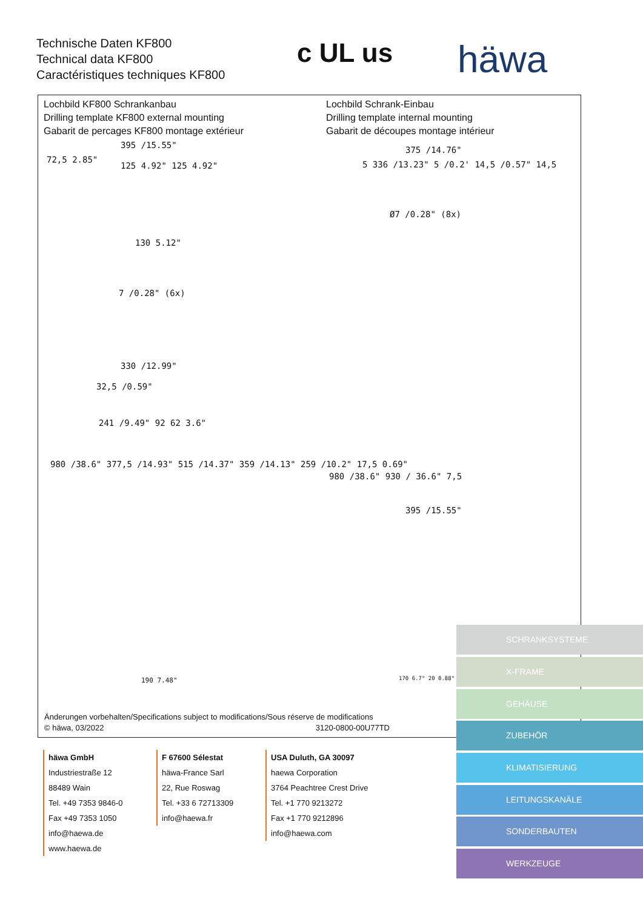Technische Daten KF800
Technical data KF800
Caractéristiques techniques KF800
c UL us häwa
Lochbild KF800 Schrankanbau
Drilling template KF800 external mounting
Gabarit de percages KF800 montage extérieur
Lochbild Schrank-Einbau
Drilling template internal mounting
Gabarit de découpes montage intérieur
395 /15.55"
72,5 2.85"
125 4.92" 125 4.92"
130 5.12"
7 /0.28" (6x)
330 /12.99"
32,5 /0.59"
241 /9.49" 92 62 3.6"
980 /38.6" 377,5 /14.93" 515 /14.37" 359 /14.13" 259 /10.2" 17,5 0.69"
375 /14.76"
5 336 /13.23" 5 /0.2' 14,5 /0.57" 14,5
Ø7 /0.28" (8x)
395 /15.55"
980 /38.6" 930 / 36.6" 7,5
190 7.48" 170 6.7" 20 0.88"
Änderungen vorbehalten/Specifications subject to modifications/Sous réserve de modifications
© häwa, 03/2022 3120-0800-00U77TD
häwa GmbH
Industriestraße 12
88489 Wain
Tel. +49 7353 9846-0
Fax +49 7353 1050
info@haewa.de
www.haewa.de
F 67600 Sélestat
häwa-France Sarl
22, Rue Roswag
Tel. +33 6 72713309
info@haewa.fr
USA Duluth, GA 30097
haewa Corporation
3764 Peachtree Crest Drive
Tel. +1 770 9213272
Fax +1 770 9212896
info@haewa.com
SCHRANKSYSTEME
X-FRAME
GEHÄUSE
ZUBEHÖR
KLIMATISIERUNG
LEITUNGSKANÄLE
SONDERBAUTEN
WERKZEUGE